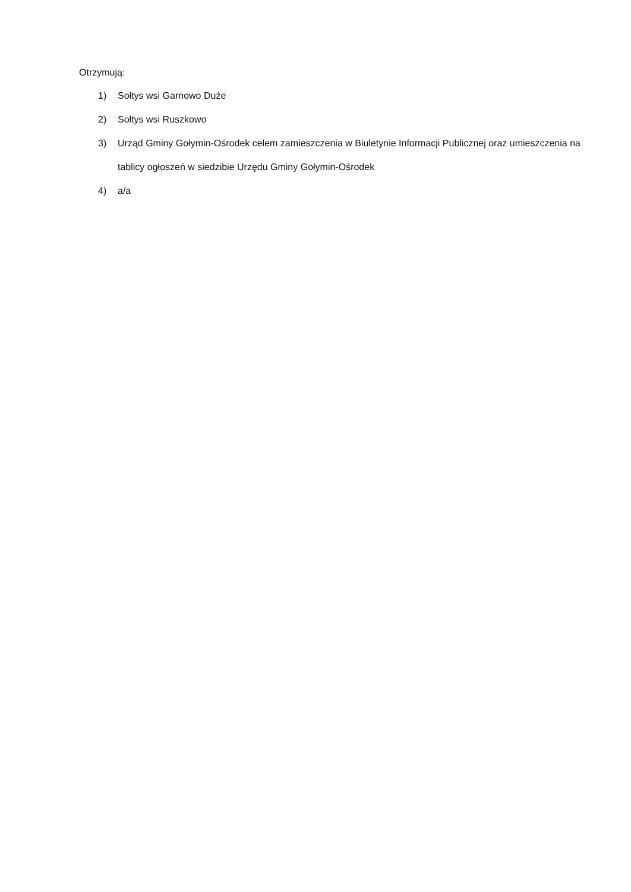Otrzymują:
1) Sołtys wsi Garnowo Duże
2) Sołtys wsi Ruszkowo
3) Urząd Gminy Gołymin-Ośrodek celem zamieszczenia w Biuletynie Informacji Publicznej oraz umieszczenia na tablicy ogłoszeń w siedzibie Urzędu Gminy Gołymin-Ośrodek
4) a/a